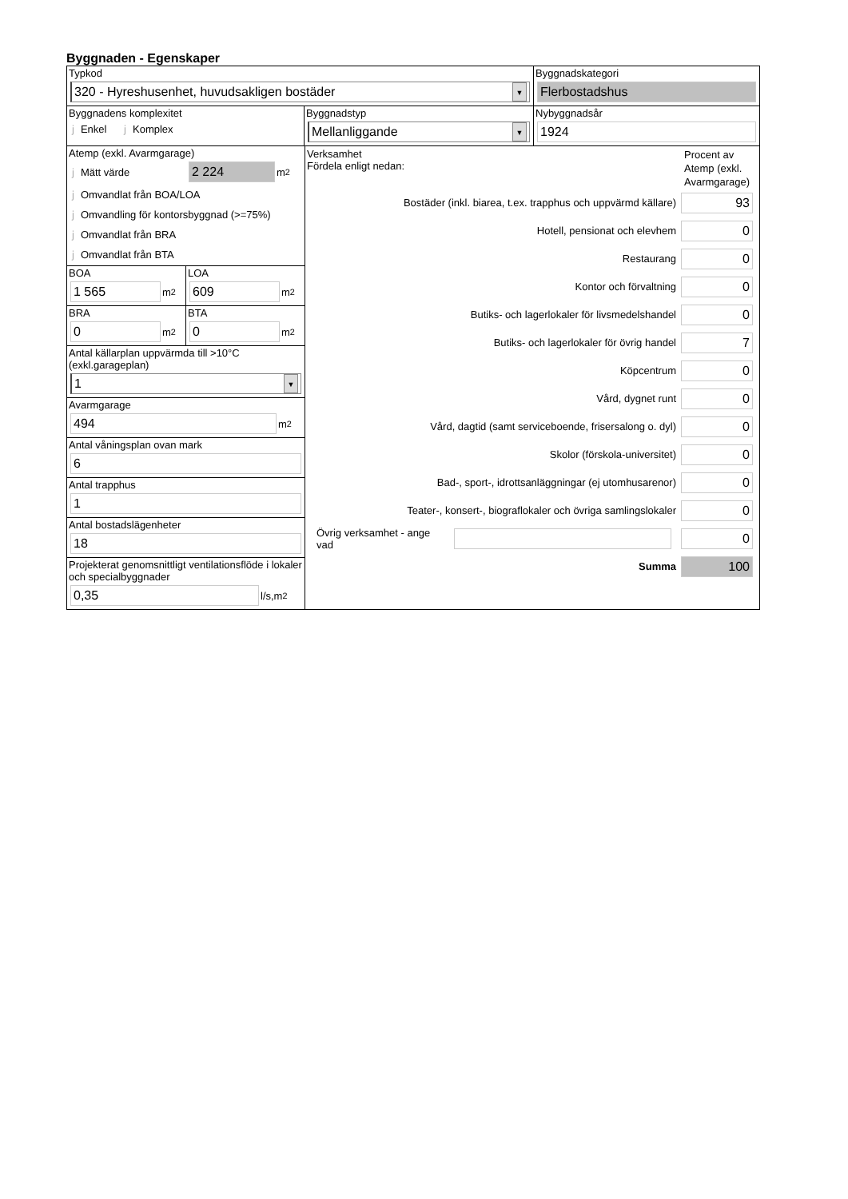Byggnaden - Egenskaper
Typkod
320 - Hyreshusenhet, huvudsakligen bostäder ▼
Byggnadskategori
Flerbostadshus
Byggnadens komplexitet
j Enkel j Komplex
Byggnadstyp
Mellanliggande ▼
Nybyggnadsår
1924
Atemp (exkl. Avarmgarage)
j Mätt värde
2 224
m<sup>2</sup>
j Omvandlat från BOA/LOA
j Omvandling för kontorsbyggnad (>=75%)
j Omvandlat från BRA
j Omvandlat från BTA
BOA
1 565
m<sup>2</sup>
LOA
609
m<sup>2</sup>
BRA
0
m<sup>2</sup>
BTA
0
m<sup>2</sup>
Antal källarplan uppvärmda till >10°C
(exkl.garageplan)
1 ▼
Avarmgarage
494
m<sup>2</sup>
Antal våningsplan ovan mark
6
Antal trapphus
1
Antal bostadslägenheter
18
Projekterat genomsnittligt ventilationsflöde i lokaler och specialbyggnader
0,35
l/s,m<sup>2</sup>
Verksamhet
Fördela enligt nedan:
Procent av Atemp (exkl. Avarmgarage)
Bostäder (inkl. biarea, t.ex. trapphus och uppvärmd källare)
93
Hotell, pensionat och elevhem
0
Restaurang
0
Kontor och förvaltning
0
Butiks- och lagerlokaler för livsmedelshandel
0
Butiks- och lagerlokaler för övrig handel
7
Köpcentrum
0
Vård, dygnet runt
0
Vård, dagtid (samt serviceboende, frisersalong o. dyl)
0
Skolor (förskola-universitet)
0
Bad-, sport-, idrottsanläggningar (ej utomhusarenor)
0
Teater-, konsert-, biograflokaler och övriga samlingslokaler
0
Övrig verksamhet - ange vad
0
Summa
100